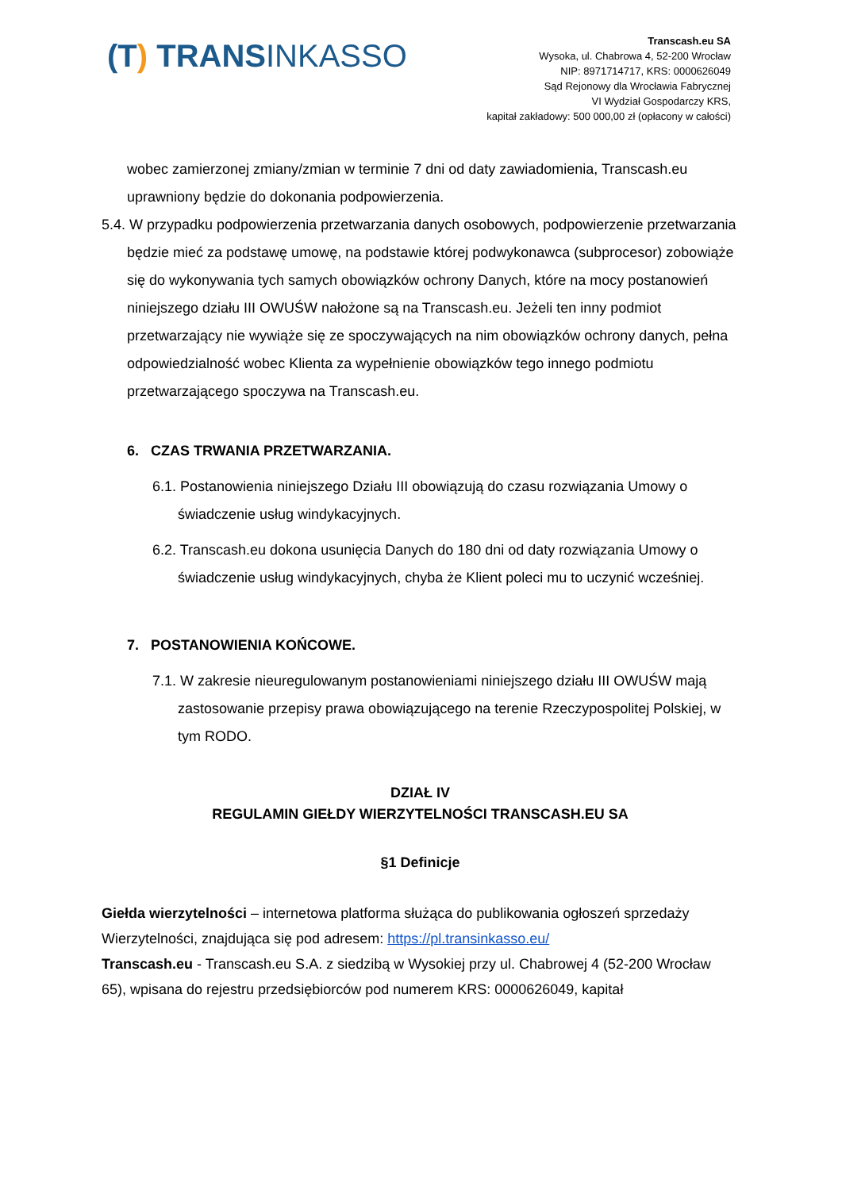(T) TRANSINKASSO
Transcash.eu SA
Wysoka, ul. Chabrowa 4, 52-200 Wrocław
NIP: 8971714717, KRS: 0000626049
Sąd Rejonowy dla Wrocławia Fabrycznej
VI Wydział Gospodarczy KRS,
kapitał zakładowy: 500 000,00 zł (opłacony w całości)
wobec zamierzonej zmiany/zmian w terminie 7 dni od daty zawiadomienia, Transcash.eu uprawniony będzie do dokonania podpowierzenia.
5.4. W przypadku podpowierzenia przetwarzania danych osobowych, podpowierzenie przetwarzania będzie mieć za podstawę umowę, na podstawie której podwykonawca (subprocesor) zobowiąże się do wykonywania tych samych obowiązków ochrony Danych, które na mocy postanowień niniejszego działu III OWUŚW nałożone są na Transcash.eu. Jeżeli ten inny podmiot przetwarzający nie wywiąże się ze spoczywających na nim obowiązków ochrony danych, pełna odpowiedzialność wobec Klienta za wypełnienie obowiązków tego innego podmiotu przetwarzającego spoczywa na Transcash.eu.
6. CZAS TRWANIA PRZETWARZANIA.
6.1. Postanowienia niniejszego Działu III obowiązują do czasu rozwiązania Umowy o świadczenie usług windykacyjnych.
6.2. Transcash.eu dokona usunięcia Danych do 180 dni od daty rozwiązania Umowy o świadczenie usług windykacyjnych, chyba że Klient poleci mu to uczynić wcześniej.
7. POSTANOWIENIA KOŃCOWE.
7.1. W zakresie nieuregulowanym postanowieniami niniejszego działu III OWUŚW mają zastosowanie przepisy prawa obowiązującego na terenie Rzeczypospolitej Polskiej, w tym RODO.
DZIAŁ IV
REGULAMIN GIEŁDY WIERZYTELNOŚCI TRANSCASH.EU SA
§1 Definicje
Giełda wierzytelności – internetowa platforma służąca do publikowania ogłoszeń sprzedaży Wierzytelności, znajdująca się pod adresem: https://pl.transinkasso.eu/
Transcash.eu - Transcash.eu S.A. z siedzibą w Wysokiej przy ul. Chabrowej 4 (52-200 Wrocław 65), wpisana do rejestru przedsiębiorców pod numerem KRS: 0000626049, kapitał